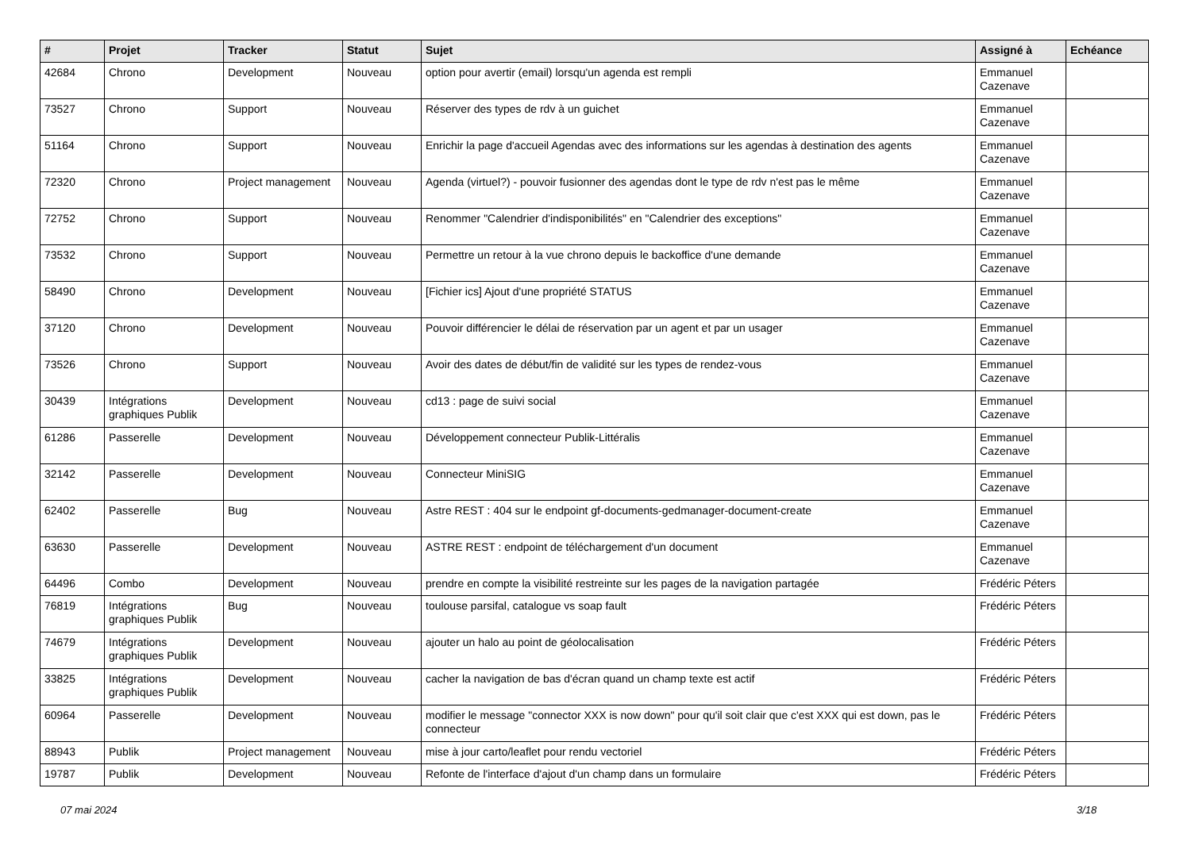| # | Projet | Tracker | Statut | Sujet | Assigné à | Echéance |
| --- | --- | --- | --- | --- | --- | --- |
| 42684 | Chrono | Development | Nouveau | option pour avertir (email) lorsqu'un agenda est rempli | Emmanuel Cazenave | |
| 73527 | Chrono | Support | Nouveau | Réserver des types de rdv à un guichet | Emmanuel Cazenave | |
| 51164 | Chrono | Support | Nouveau | Enrichir la page d'accueil Agendas avec des informations sur les agendas à destination des agents | Emmanuel Cazenave | |
| 72320 | Chrono | Project management | Nouveau | Agenda (virtuel?) - pouvoir fusionner des agendas dont le type de rdv n'est pas le même | Emmanuel Cazenave | |
| 72752 | Chrono | Support | Nouveau | Renommer "Calendrier d'indisponibilités" en "Calendrier des exceptions" | Emmanuel Cazenave | |
| 73532 | Chrono | Support | Nouveau | Permettre un retour à la vue chrono depuis le backoffice d'une demande | Emmanuel Cazenave | |
| 58490 | Chrono | Development | Nouveau | [Fichier ics] Ajout d'une propriété STATUS | Emmanuel Cazenave | |
| 37120 | Chrono | Development | Nouveau | Pouvoir différencier le délai de réservation par un agent et par un usager | Emmanuel Cazenave | |
| 73526 | Chrono | Support | Nouveau | Avoir des dates de début/fin de validité sur les types de rendez-vous | Emmanuel Cazenave | |
| 30439 | Intégrations graphiques Publik | Development | Nouveau | cd13 : page de suivi social | Emmanuel Cazenave | |
| 61286 | Passerelle | Development | Nouveau | Développement connecteur Publik-Littéralis | Emmanuel Cazenave | |
| 32142 | Passerelle | Development | Nouveau | Connecteur MiniSIG | Emmanuel Cazenave | |
| 62402 | Passerelle | Bug | Nouveau | Astre REST : 404 sur le endpoint gf-documents-gedmanager-document-create | Emmanuel Cazenave | |
| 63630 | Passerelle | Development | Nouveau | ASTRE REST : endpoint de téléchargement d'un document | Emmanuel Cazenave | |
| 64496 | Combo | Development | Nouveau | prendre en compte la visibilité restreinte sur les pages de la navigation partagée | Frédéric Péters | |
| 76819 | Intégrations graphiques Publik | Bug | Nouveau | toulouse parsifal, catalogue vs soap fault | Frédéric Péters | |
| 74679 | Intégrations graphiques Publik | Development | Nouveau | ajouter un halo au point de géolocalisation | Frédéric Péters | |
| 33825 | Intégrations graphiques Publik | Development | Nouveau | cacher la navigation de bas d'écran quand un champ texte est actif | Frédéric Péters | |
| 60964 | Passerelle | Development | Nouveau | modifier le message "connector XXX is now down" pour qu'il soit clair que c'est XXX qui est down, pas le connecteur | Frédéric Péters | |
| 88943 | Publik | Project management | Nouveau | mise à jour carto/leaflet pour rendu vectoriel | Frédéric Péters | |
| 19787 | Publik | Development | Nouveau | Refonte de l'interface d'ajout d'un champ dans un formulaire | Frédéric Péters | |
07 mai 2024 3/18